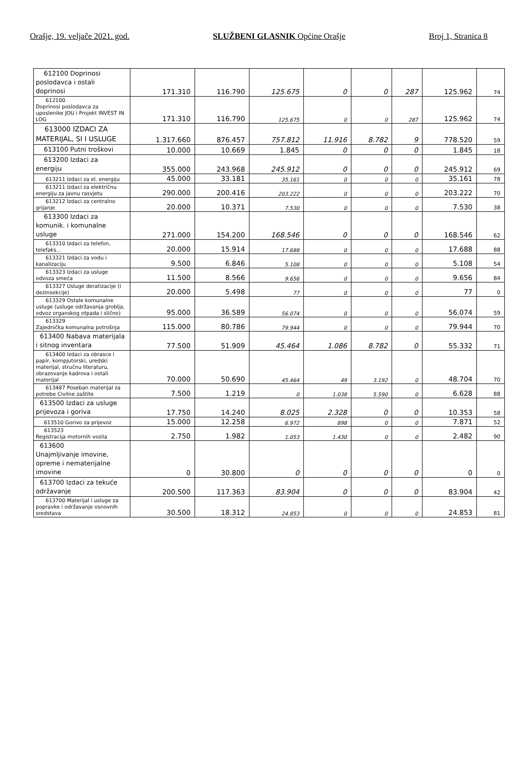Orašje, 19. veljače 2021. god. SLUŽBENI GLASNIK Općine Orašje Broj 1, Stranica 8
| 612100 Doprinosi poslodavca i ostali doprinosi | 171.310 | 116.790 | 125.675 | 0 | 0 | 287 | 125.962 | 74 |
| 612100 Doprinosi poslodavca za uposlenike JOU i Projekt INVEST IN LOG | 171.310 | 116.790 | 125.675 | 0 | 0 | 287 | 125.962 | 74 |
| 613000 IZDACI ZA MATERIJAL, SI I USLUGE | 1.317.660 | 876.457 | 757.812 | 11.916 | 8.782 | 9 | 778.520 | 59 |
| 613100 Putni troškovi | 10.000 | 10.669 | 1.845 | 0 | 0 | 0 | 1.845 | 18 |
| 613200 Izdaci za energiju | 355.000 | 243.968 | 245.912 | 0 | 0 | 0 | 245.912 | 69 |
| 613211 Izdaci za el. energiju | 45.000 | 33.181 | 35.161 | 0 | 0 | 0 | 35.161 | 78 |
| 613211 Izdaci za električnu energiju za javnu rasvjetu | 290.000 | 200.416 | 203.222 | 0 | 0 | 0 | 203.222 | 70 |
| 613212 Izdaci za centralno grijanje | 20.000 | 10.371 | 7.530 | 0 | 0 | 0 | 7.530 | 38 |
| 613300 Izdaci za komunik. i komunalne usluge | 271.000 | 154.200 | 168.546 | 0 | 0 | 0 | 168.546 | 62 |
| 613310 Izdaci za telefon, telefaks... | 20.000 | 15.914 | 17.688 | 0 | 0 | 0 | 17.688 | 88 |
| 613321 Izdaci za vodu i kanalizaciju | 9.500 | 6.846 | 5.108 | 0 | 0 | 0 | 5.108 | 54 |
| 613323 Izdaci za usluge odvoza smeća | 11.500 | 8.566 | 9.656 | 0 | 0 | 0 | 9.656 | 84 |
| 613327 Usluge deratizacije (i dezinsekcije) | 20.000 | 5.498 | 77 | 0 | 0 | 0 | 77 | 0 |
| 613329 Ostale komunalne usluge (usluge održavanja groblja, odvoz organskog otpada i slično) | 95.000 | 36.589 | 56.074 | 0 | 0 | 0 | 56.074 | 59 |
| 613329 Zajednička komunalna potrošnja | 115.000 | 80.786 | 79.944 | 0 | 0 | 0 | 79.944 | 70 |
| 613400 Nabava materijala i sitnog inventara | 77.500 | 51.909 | 45.464 | 1.086 | 8.782 | 0 | 55.332 | 71 |
| 613400 Izdaci za obrasce i papir, kompjutorski, uredski materijal, stručnu literaturu, obrazovanje kadrova i ostali materijal | 70.000 | 50.690 | 45.464 | 49 | 3.192 | 0 | 48.704 | 70 |
| 613487 Poseban materijal za potrebe Civilne zaštite | 7.500 | 1.219 | 0 | 1.038 | 5.590 | 0 | 6.628 | 88 |
| 613500 Izdaci za usluge prijevoza i goriva | 17.750 | 14.240 | 8.025 | 2.328 | 0 | 0 | 10.353 | 58 |
| 613510 Gorivo za prijevoz | 15.000 | 12.258 | 6.972 | 898 | 0 | 0 | 7.871 | 52 |
| 613523 Registracija motornih vozila | 2.750 | 1.982 | 1.053 | 1.430 | 0 | 0 | 2.482 | 90 |
| 613600 Unajmljivanje imovine, opreme i nematerijalne imovine | 0 | 30.800 | 0 | 0 | 0 | 0 | 0 | 0 |
| 613700 Izdaci za tekuće održavanje | 200.500 | 117.363 | 83.904 | 0 | 0 | 0 | 83.904 | 42 |
| 613700 Materijal i usluge za popravke i održavanje osnovnih sredstava | 30.500 | 18.312 | 24.853 | 0 | 0 | 0 | 24.853 | 81 |